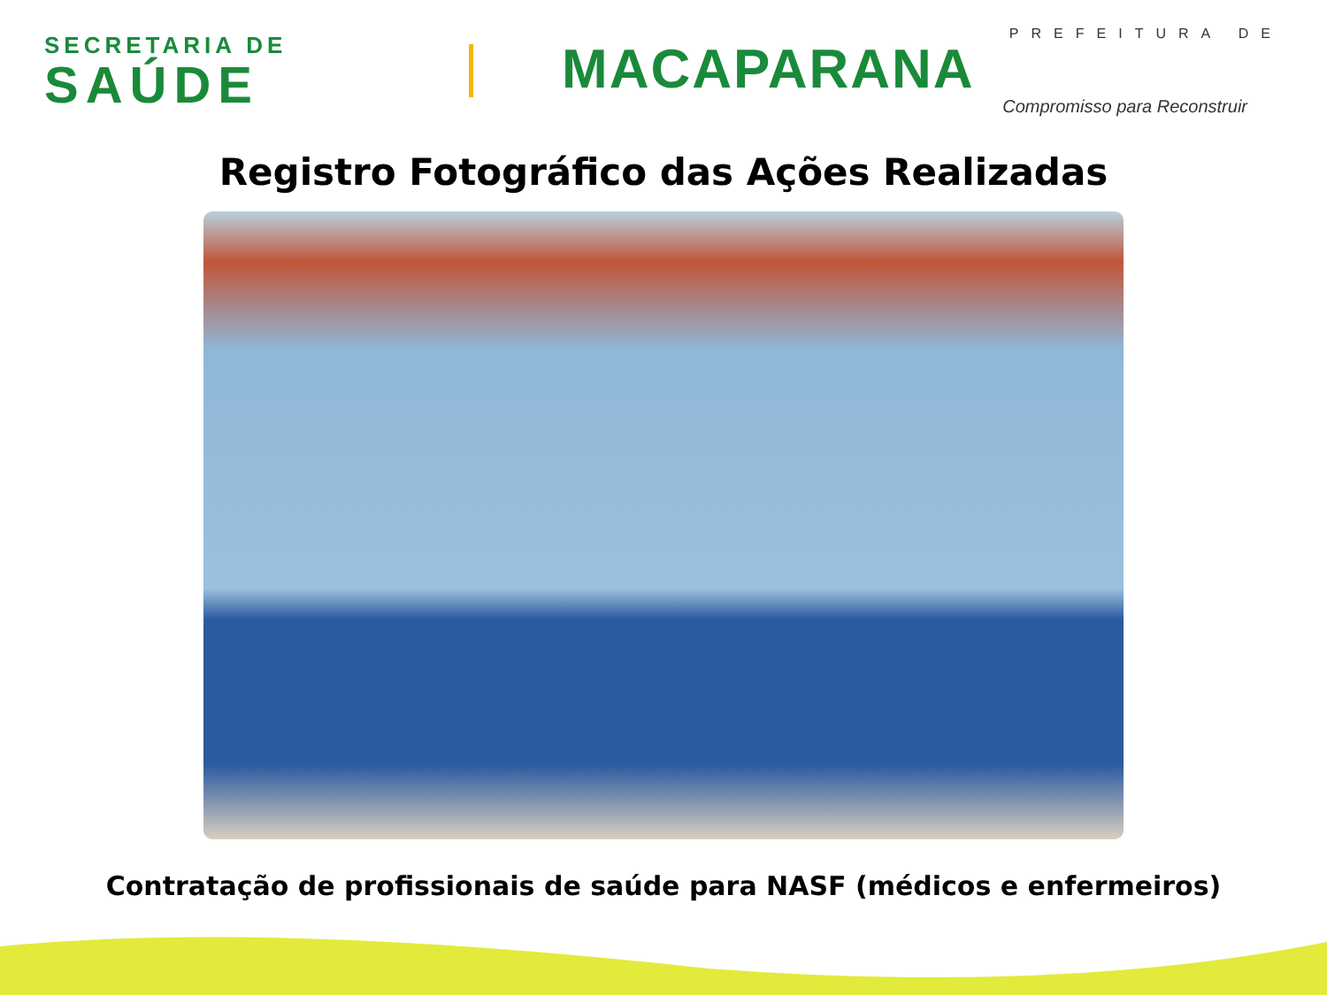SECRETARIA DE
SAÚDE
PREFEITURA DE
MACAPARANA
Compromisso para Reconstruir
Registro Fotográfico das Ações Realizadas
Contratação de profissionais de saúde para NASF (médicos e enfermeiros)